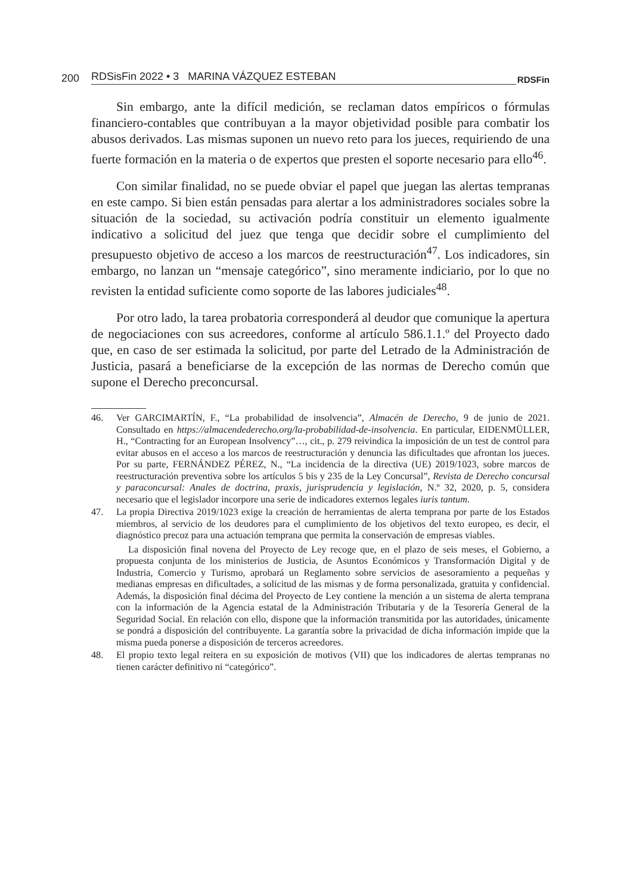200 RDSisFin 2022 • 3 MARINA VÁZQUEZ ESTEBAN RDSFin
Sin embargo, ante la difícil medición, se reclaman datos empíricos o fórmulas financiero-contables que contribuyan a la mayor objetividad posible para combatir los abusos derivados. Las mismas suponen un nuevo reto para los jueces, requiriendo de una fuerte formación en la materia o de expertos que presten el soporte necesario para ello<sup>46</sup>.
Con similar finalidad, no se puede obviar el papel que juegan las alertas tempranas en este campo. Si bien están pensadas para alertar a los administradores sociales sobre la situación de la sociedad, su activación podría constituir un elemento igualmente indicativo a solicitud del juez que tenga que decidir sobre el cumplimiento del presupuesto objetivo de acceso a los marcos de reestructuración<sup>47</sup>. Los indicadores, sin embargo, no lanzan un “mensaje categórico”, sino meramente indiciario, por lo que no revisten la entidad suficiente como soporte de las labores judiciales<sup>48</sup>.
Por otro lado, la tarea probatoria corresponderá al deudor que comunique la apertura de negociaciones con sus acreedores, conforme al artículo 586.1.1.º del Proyecto dado que, en caso de ser estimada la solicitud, por parte del Letrado de la Administración de Justicia, pasará a beneficiarse de la excepción de las normas de Derecho común que supone el Derecho preconcursal.
46.
Ver GARCIMARTÍN, F., “La probabilidad de insolvencia”, Almacén de Derecho, 9 de junio de 2021. Consultado en https://almacendederecho.org/la-probabilidad-de-insolvencia. En particular, EIDENMÜLLER, H., “Contracting for an European Insolvency”…, cit., p. 279 reivindica la imposición de un test de control para evitar abusos en el acceso a los marcos de reestructuración y denuncia las dificultades que afrontan los jueces. Por su parte, FERNÁNDEZ PÉREZ, N., “La incidencia de la directiva (UE) 2019/1023, sobre marcos de reestructuración preventiva sobre los artículos 5 bis y 235 de la Ley Concursal”, Revista de Derecho concursal y paraconcursal: Anales de doctrina, praxis, jurisprudencia y legislación, N.º 32, 2020, p. 5, considera necesario que el legislador incorpore una serie de indicadores externos legales iuris tantum.
47.
La propia Directiva 2019/1023 exige la creación de herramientas de alerta temprana por parte de los Estados miembros, al servicio de los deudores para el cumplimiento de los objetivos del texto europeo, es decir, el diagnóstico precoz para una actuación temprana que permita la conservación de empresas viables.
La disposición final novena del Proyecto de Ley recoge que, en el plazo de seis meses, el Gobierno, a propuesta conjunta de los ministerios de Justicia, de Asuntos Económicos y Transformación Digital y de Industria, Comercio y Turismo, aprobará un Reglamento sobre servicios de asesoramiento a pequeñas y medianas empresas en dificultades, a solicitud de las mismas y de forma personalizada, gratuita y confidencial. Además, la disposición final décima del Proyecto de Ley contiene la mención a un sistema de alerta temprana con la información de la Agencia estatal de la Administración Tributaria y de la Tesorería General de la Seguridad Social. En relación con ello, dispone que la información transmitida por las autoridades, únicamente se pondrá a disposición del contribuyente. La garantía sobre la privacidad de dicha información impide que la misma pueda ponerse a disposición de terceros acreedores.
48.
El propio texto legal reitera en su exposición de motivos (VII) que los indicadores de alertas tempranas no tienen carácter definitivo ni “categórico”.